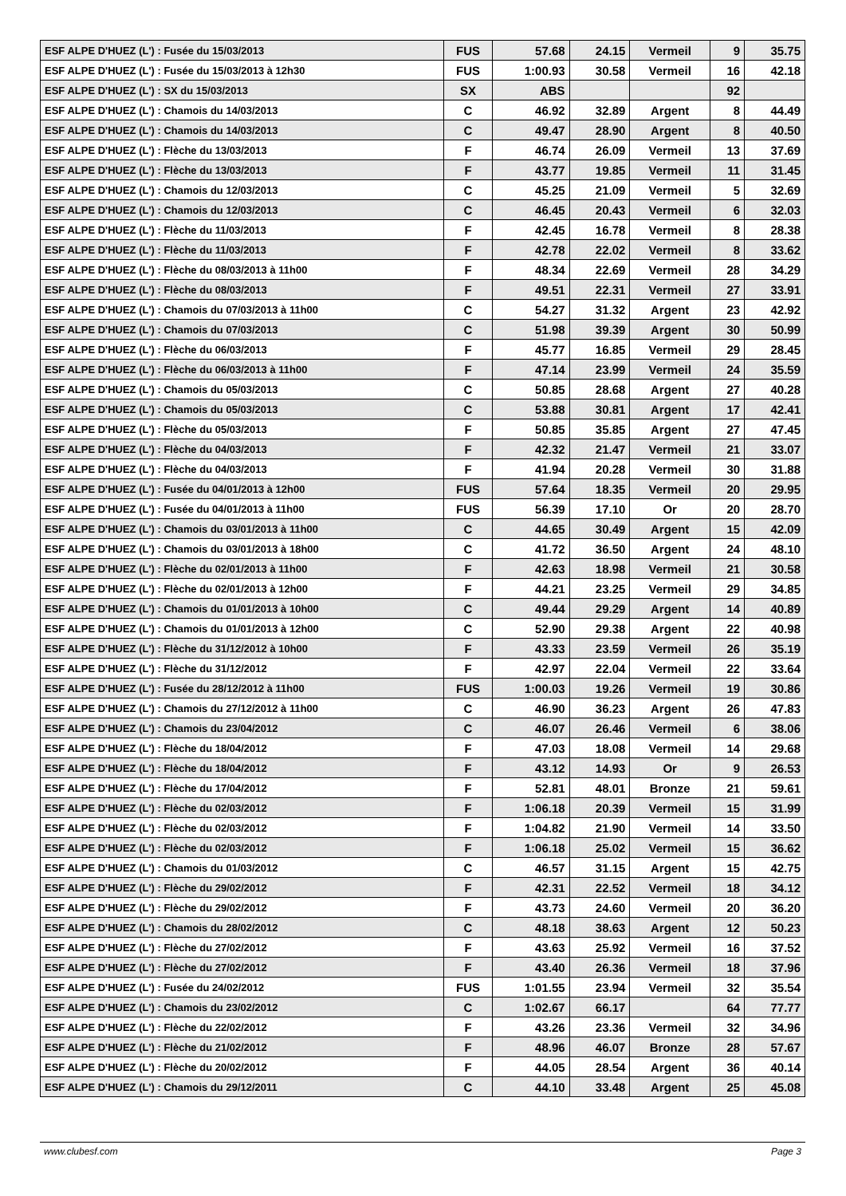| ESF ALPE D'HUEZ (L') : Fusée du 15/03/2013 | FUS | 57.68 | 24.15 | Vermeil | 9 | 35.75 |
| ESF ALPE D'HUEZ (L') : Fusée du 15/03/2013 à 12h30 | FUS | 1:00.93 | 30.58 | Vermeil | 16 | 42.18 |
| ESF ALPE D'HUEZ (L') : SX du 15/03/2013 | SX | ABS | | | 92 | |
| ESF ALPE D'HUEZ (L') : Chamois du 14/03/2013 | C | 46.92 | 32.89 | Argent | 8 | 44.49 |
| ESF ALPE D'HUEZ (L') : Chamois du 14/03/2013 | C | 49.47 | 28.90 | Argent | 8 | 40.50 |
| ESF ALPE D'HUEZ (L') : Flèche du 13/03/2013 | F | 46.74 | 26.09 | Vermeil | 13 | 37.69 |
| ESF ALPE D'HUEZ (L') : Flèche du 13/03/2013 | F | 43.77 | 19.85 | Vermeil | 11 | 31.45 |
| ESF ALPE D'HUEZ (L') : Chamois du 12/03/2013 | C | 45.25 | 21.09 | Vermeil | 5 | 32.69 |
| ESF ALPE D'HUEZ (L') : Chamois du 12/03/2013 | C | 46.45 | 20.43 | Vermeil | 6 | 32.03 |
| ESF ALPE D'HUEZ (L') : Flèche du 11/03/2013 | F | 42.45 | 16.78 | Vermeil | 8 | 28.38 |
| ESF ALPE D'HUEZ (L') : Flèche du 11/03/2013 | F | 42.78 | 22.02 | Vermeil | 8 | 33.62 |
| ESF ALPE D'HUEZ (L') : Flèche du 08/03/2013 à 11h00 | F | 48.34 | 22.69 | Vermeil | 28 | 34.29 |
| ESF ALPE D'HUEZ (L') : Flèche du 08/03/2013 | F | 49.51 | 22.31 | Vermeil | 27 | 33.91 |
| ESF ALPE D'HUEZ (L') : Chamois du 07/03/2013 à 11h00 | C | 54.27 | 31.32 | Argent | 23 | 42.92 |
| ESF ALPE D'HUEZ (L') : Chamois du 07/03/2013 | C | 51.98 | 39.39 | Argent | 30 | 50.99 |
| ESF ALPE D'HUEZ (L') : Flèche du 06/03/2013 | F | 45.77 | 16.85 | Vermeil | 29 | 28.45 |
| ESF ALPE D'HUEZ (L') : Flèche du 06/03/2013 à 11h00 | F | 47.14 | 23.99 | Vermeil | 24 | 35.59 |
| ESF ALPE D'HUEZ (L') : Chamois du 05/03/2013 | C | 50.85 | 28.68 | Argent | 27 | 40.28 |
| ESF ALPE D'HUEZ (L') : Chamois du 05/03/2013 | C | 53.88 | 30.81 | Argent | 17 | 42.41 |
| ESF ALPE D'HUEZ (L') : Flèche du 05/03/2013 | F | 50.85 | 35.85 | Argent | 27 | 47.45 |
| ESF ALPE D'HUEZ (L') : Flèche du 04/03/2013 | F | 42.32 | 21.47 | Vermeil | 21 | 33.07 |
| ESF ALPE D'HUEZ (L') : Flèche du 04/03/2013 | F | 41.94 | 20.28 | Vermeil | 30 | 31.88 |
| ESF ALPE D'HUEZ (L') : Fusée du 04/01/2013 à 12h00 | FUS | 57.64 | 18.35 | Vermeil | 20 | 29.95 |
| ESF ALPE D'HUEZ (L') : Fusée du 04/01/2013 à 11h00 | FUS | 56.39 | 17.10 | Or | 20 | 28.70 |
| ESF ALPE D'HUEZ (L') : Chamois du 03/01/2013 à 11h00 | C | 44.65 | 30.49 | Argent | 15 | 42.09 |
| ESF ALPE D'HUEZ (L') : Chamois du 03/01/2013 à 18h00 | C | 41.72 | 36.50 | Argent | 24 | 48.10 |
| ESF ALPE D'HUEZ (L') : Flèche du 02/01/2013 à 11h00 | F | 42.63 | 18.98 | Vermeil | 21 | 30.58 |
| ESF ALPE D'HUEZ (L') : Flèche du 02/01/2013 à 12h00 | F | 44.21 | 23.25 | Vermeil | 29 | 34.85 |
| ESF ALPE D'HUEZ (L') : Chamois du 01/01/2013 à 10h00 | C | 49.44 | 29.29 | Argent | 14 | 40.89 |
| ESF ALPE D'HUEZ (L') : Chamois du 01/01/2013 à 12h00 | C | 52.90 | 29.38 | Argent | 22 | 40.98 |
| ESF ALPE D'HUEZ (L') : Flèche du 31/12/2012 à 10h00 | F | 43.33 | 23.59 | Vermeil | 26 | 35.19 |
| ESF ALPE D'HUEZ (L') : Flèche du 31/12/2012 | F | 42.97 | 22.04 | Vermeil | 22 | 33.64 |
| ESF ALPE D'HUEZ (L') : Fusée du 28/12/2012 à 11h00 | FUS | 1:00.03 | 19.26 | Vermeil | 19 | 30.86 |
| ESF ALPE D'HUEZ (L') : Chamois du 27/12/2012 à 11h00 | C | 46.90 | 36.23 | Argent | 26 | 47.83 |
| ESF ALPE D'HUEZ (L') : Chamois du 23/04/2012 | C | 46.07 | 26.46 | Vermeil | 6 | 38.06 |
| ESF ALPE D'HUEZ (L') : Flèche du 18/04/2012 | F | 47.03 | 18.08 | Vermeil | 14 | 29.68 |
| ESF ALPE D'HUEZ (L') : Flèche du 18/04/2012 | F | 43.12 | 14.93 | Or | 9 | 26.53 |
| ESF ALPE D'HUEZ (L') : Flèche du 17/04/2012 | F | 52.81 | 48.01 | Bronze | 21 | 59.61 |
| ESF ALPE D'HUEZ (L') : Flèche du 02/03/2012 | F | 1:06.18 | 20.39 | Vermeil | 15 | 31.99 |
| ESF ALPE D'HUEZ (L') : Flèche du 02/03/2012 | F | 1:04.82 | 21.90 | Vermeil | 14 | 33.50 |
| ESF ALPE D'HUEZ (L') : Flèche du 02/03/2012 | F | 1:06.18 | 25.02 | Vermeil | 15 | 36.62 |
| ESF ALPE D'HUEZ (L') : Chamois du 01/03/2012 | C | 46.57 | 31.15 | Argent | 15 | 42.75 |
| ESF ALPE D'HUEZ (L') : Flèche du 29/02/2012 | F | 42.31 | 22.52 | Vermeil | 18 | 34.12 |
| ESF ALPE D'HUEZ (L') : Flèche du 29/02/2012 | F | 43.73 | 24.60 | Vermeil | 20 | 36.20 |
| ESF ALPE D'HUEZ (L') : Chamois du 28/02/2012 | C | 48.18 | 38.63 | Argent | 12 | 50.23 |
| ESF ALPE D'HUEZ (L') : Flèche du 27/02/2012 | F | 43.63 | 25.92 | Vermeil | 16 | 37.52 |
| ESF ALPE D'HUEZ (L') : Flèche du 27/02/2012 | F | 43.40 | 26.36 | Vermeil | 18 | 37.96 |
| ESF ALPE D'HUEZ (L') : Fusée du 24/02/2012 | FUS | 1:01.55 | 23.94 | Vermeil | 32 | 35.54 |
| ESF ALPE D'HUEZ (L') : Chamois du 23/02/2012 | C | 1:02.67 | 66.17 | | 64 | 77.77 |
| ESF ALPE D'HUEZ (L') : Flèche du 22/02/2012 | F | 43.26 | 23.36 | Vermeil | 32 | 34.96 |
| ESF ALPE D'HUEZ (L') : Flèche du 21/02/2012 | F | 48.96 | 46.07 | Bronze | 28 | 57.67 |
| ESF ALPE D'HUEZ (L') : Flèche du 20/02/2012 | F | 44.05 | 28.54 | Argent | 36 | 40.14 |
| ESF ALPE D'HUEZ (L') : Chamois du 29/12/2011 | C | 44.10 | 33.48 | Argent | 25 | 45.08 |
www.clubesf.com Page 3